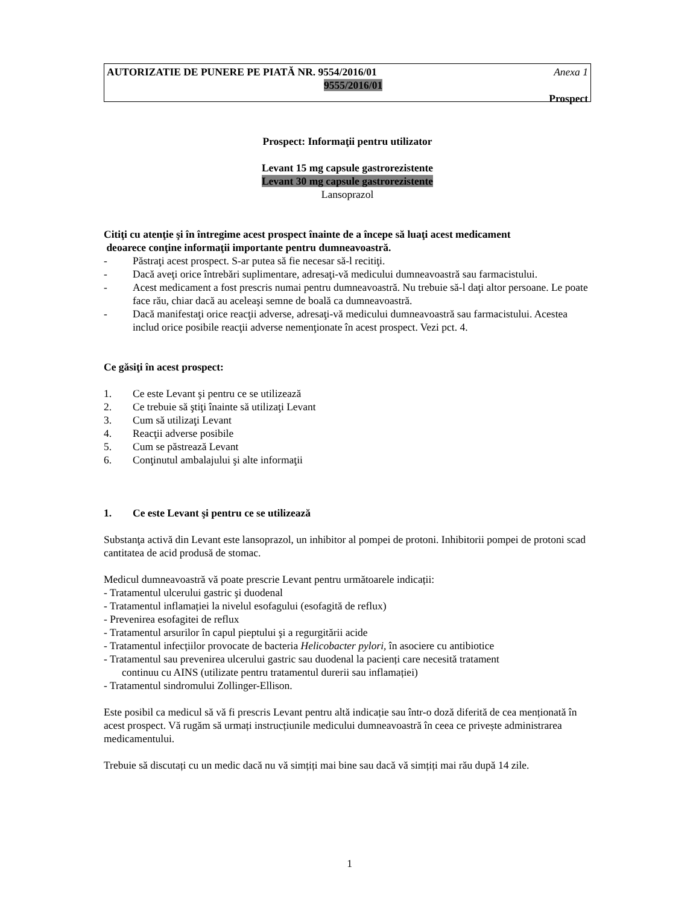AUTORIZATIE DE PUNERE PE PIATĂ NR. 9554/2016/01 Anexa 1
9555/2016/01
Prospect
Prospect: Informaţii pentru utilizator
Levant 15 mg capsule gastrorezistente
Levant 30 mg capsule gastrorezistente
Lansoprazol
Citiţi cu atenţie şi în întregime acest prospect înainte de a începe să luaţi acest medicament
deoarece conţine informaţii importante pentru dumneavoastră.
- Păstraţi acest prospect. S-ar putea să fie necesar să-l recitiţi.
- Dacă aveţi orice întrebări suplimentare, adresaţi-vă medicului dumneavoastră sau farmacistului.
- Acest medicament a fost prescris numai pentru dumneavoastră. Nu trebuie să-l daţi altor persoane. Le poate face rău, chiar dacă au aceleaşi semne de boală ca dumneavoastră.
- Dacă manifestaţi orice reacţii adverse, adresaţi-vă medicului dumneavoastră sau farmacistului. Acestea includ orice posibile reacţii adverse nemenţionate în acest prospect. Vezi pct. 4.
Ce găsiţi în acest prospect:
1. Ce este Levant şi pentru ce se utilizează
2. Ce trebuie să ştiţi înainte să utilizaţi Levant
3. Cum să utilizaţi Levant
4. Reacţii adverse posibile
5. Cum se păstrează Levant
6. Conţinutul ambalajului şi alte informaţii
1. Ce este Levant şi pentru ce se utilizează
Substanţa activă din Levant este lansoprazol, un inhibitor al pompei de protoni. Inhibitorii pompei de protoni scad cantitatea de acid produsă de stomac.
Medicul dumneavoastră vă poate prescrie Levant pentru următoarele indicații:
- Tratamentul ulcerului gastric şi duodenal
- Tratamentul inflamației la nivelul esofagului (esofagită de reflux)
- Prevenirea esofagitei de reflux
- Tratamentul arsurilor în capul pieptului şi a regurgitării acide
- Tratamentul infecțiilor provocate de bacteria Helicobacter pylori, în asociere cu antibiotice
- Tratamentul sau prevenirea ulcerului gastric sau duodenal la pacienți care necesită tratament
continuu cu AINS (utilizate pentru tratamentul durerii sau inflamației)
- Tratamentul sindromului Zollinger-Ellison.
Este posibil ca medicul să vă fi prescris Levant pentru altă indicație sau într-o doză diferită de cea menționată în acest prospect. Vă rugăm să urmați instrucțiunile medicului dumneavoastră în ceea ce privește administrarea medicamentului.
Trebuie să discutați cu un medic dacă nu vă simțiți mai bine sau dacă vă simțiți mai rău după 14 zile.
1